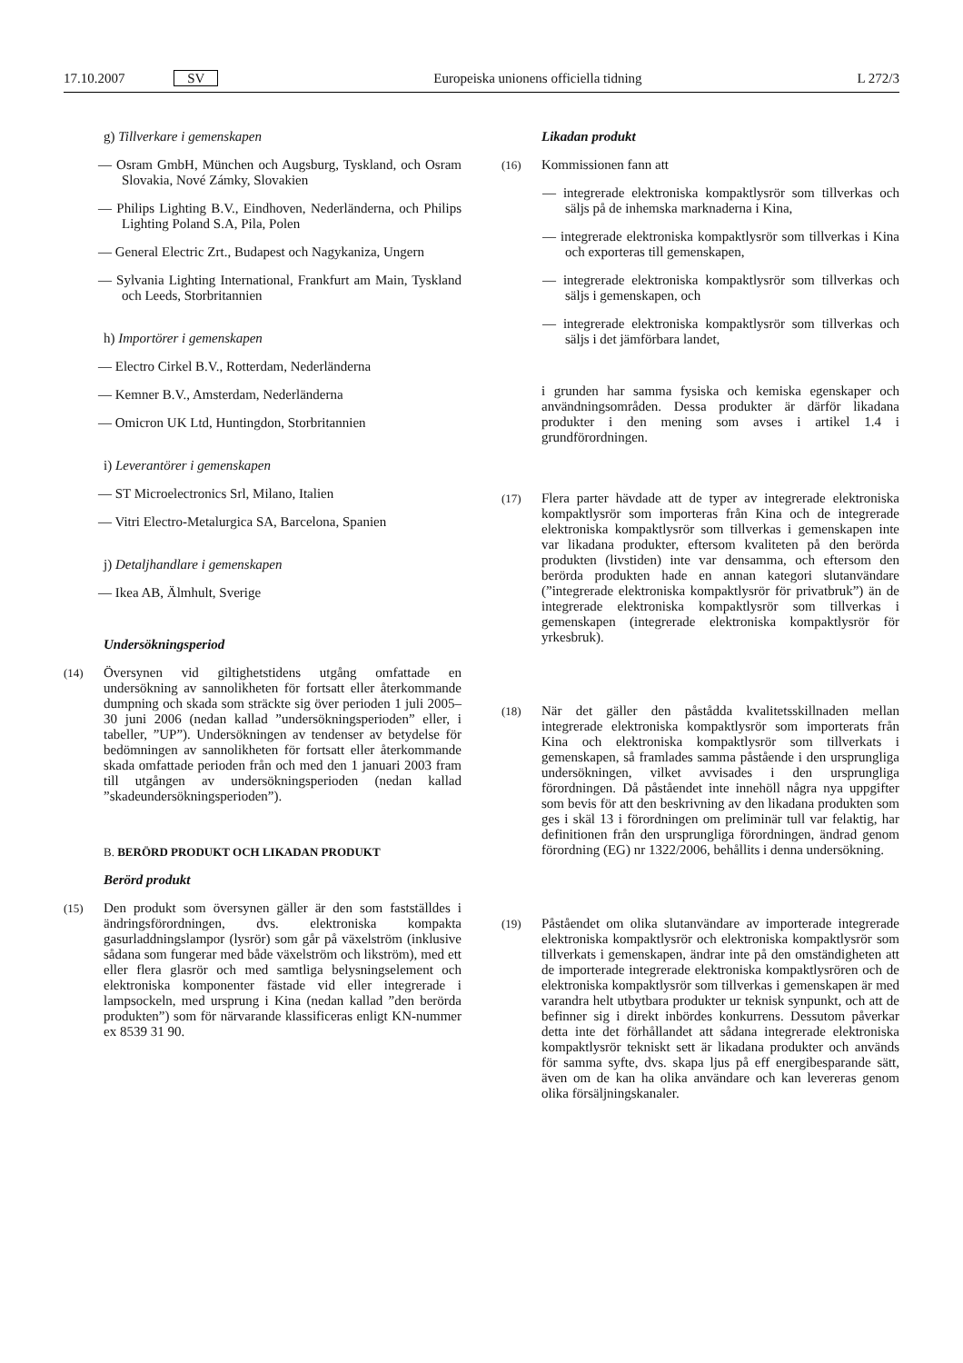17.10.2007 SV Europeiska unionens officiella tidning L 272/3
g) Tillverkare i gemenskapen
— Osram GmbH, München och Augsburg, Tyskland, och Osram Slovakia, Nové Zámky, Slovakien
— Philips Lighting B.V., Eindhoven, Nederländerna, och Philips Lighting Poland S.A, Pila, Polen
— General Electric Zrt., Budapest och Nagykaniza, Ungern
— Sylvania Lighting International, Frankfurt am Main, Tyskland och Leeds, Storbritannien
h) Importörer i gemenskapen
— Electro Cirkel B.V., Rotterdam, Nederländerna
— Kemner B.V., Amsterdam, Nederländerna
— Omicron UK Ltd, Huntingdon, Storbritannien
i) Leverantörer i gemenskapen
— ST Microelectronics Srl, Milano, Italien
— Vitri Electro-Metalurgica SA, Barcelona, Spanien
j) Detaljhandlare i gemenskapen
— Ikea AB, Älmhult, Sverige
Undersökningsperiod
(14)
Översynen vid giltighetstidens utgång omfattade en undersökning av sannolikheten för fortsatt eller återkommande dumpning och skada som sträckte sig över perioden 1 juli 2005–30 juni 2006 (nedan kallad ”undersökningsperioden” eller, i tabeller, ”UP”). Undersökningen av tendenser av betydelse för bedömningen av sannolikheten för fortsatt eller återkommande skada omfattade perioden från och med den 1 januari 2003 fram till utgången av undersökningsperioden (nedan kallad ”skadeundersökningsperioden”).
B. BERÖRD PRODUKT OCH LIKADAN PRODUKT
Berörd produkt
(15)
Den produkt som översynen gäller är den som fastställdes i ändringsförordningen, dvs. elektroniska kompakta gasurladdningslampor (lysrör) som går på växelström (inklusive sådana som fungerar med både växelström och likström), med ett eller flera glasrör och med samtliga belysningselement och elektroniska komponenter fästade vid eller integrerade i lampsockeln, med ursprung i Kina (nedan kallad ”den berörda produkten”) som för närvarande klassificeras enligt KN-nummer ex 8539 31 90.
Likadan produkt
(16)
Kommissionen fann att
— integrerade elektroniska kompaktlysrör som tillverkas och säljs på de inhemska marknaderna i Kina,
— integrerade elektroniska kompaktlysrör som tillverkas i Kina och exporteras till gemenskapen,
— integrerade elektroniska kompaktlysrör som tillverkas och säljs i gemenskapen, och
— integrerade elektroniska kompaktlysrör som tillverkas och säljs i det jämförbara landet,
i grunden har samma fysiska och kemiska egenskaper och användningsområden. Dessa produkter är därför likadana produkter i den mening som avses i artikel 1.4 i grundförordningen.
(17)
Flera parter hävdade att de typer av integrerade elektroniska kompaktlysrör som importeras från Kina och de integrerade elektroniska kompaktlysrör som tillverkas i gemenskapen inte var likadana produkter, eftersom kvaliteten på den berörda produkten (livstiden) inte var densamma, och eftersom den berörda produkten hade en annan kategori slutanvändare (”integrerade elektroniska kompaktlysrör för privatbruk”) än de integrerade elektroniska kompaktlysrör som tillverkas i gemenskapen (integrerade elektroniska kompaktlysrör för yrkesbruk).
(18)
När det gäller den påstådda kvalitetsskillnaden mellan integrerade elektroniska kompaktlysrör som importerats från Kina och elektroniska kompaktlysrör som tillverkats i gemenskapen, så framlades samma påstående i den ursprungliga undersökningen, vilket avvisades i den ursprungliga förordningen. Då påståendet inte innehöll några nya uppgifter som bevis för att den beskrivning av den likadana produkten som ges i skäl 13 i förordningen om preliminär tull var felaktig, har definitionen från den ursprungliga förordningen, ändrad genom förordning (EG) nr 1322/2006, behållits i denna undersökning.
(19)
Påståendet om olika slutanvändare av importerade integrerade elektroniska kompaktlysrör och elektroniska kompaktlysrör som tillverkats i gemenskapen, ändrar inte på den omständigheten att de importerade integrerade elektroniska kompaktlysrören och de elektroniska kompaktlysrör som tillverkas i gemenskapen är med varandra helt utbytbara produkter ur teknisk synpunkt, och att de befinner sig i direkt inbördes konkurrens. Dessutom påverkar detta inte det förhållandet att sådana integrerade elektroniska kompaktlysrör tekniskt sett är likadana produkter och används för samma syfte, dvs. skapa ljus på eff energibesparande sätt, även om de kan ha olika användare och kan levereras genom olika försäljningskanaler.